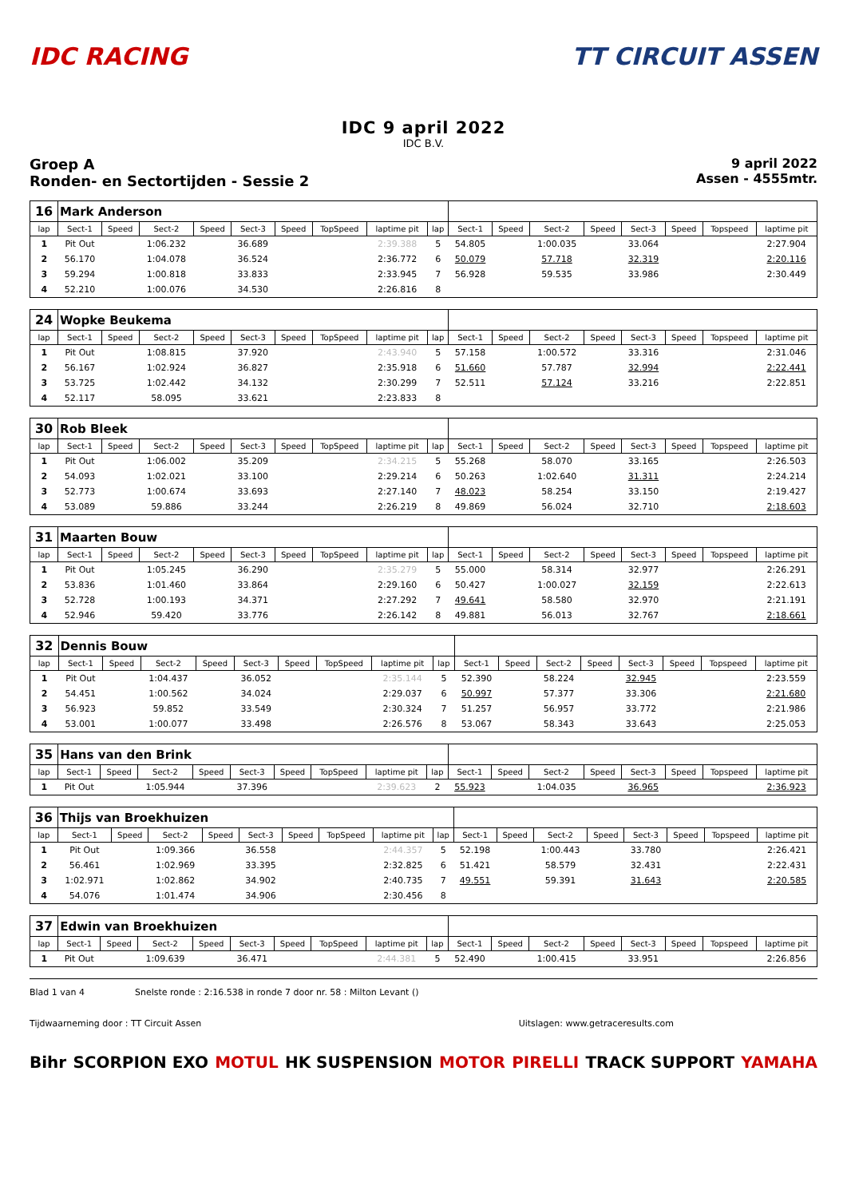IDC RACING TT CIRCUIT ASSEN
IDC 9 april 2022
IDC B.V.
Groep A
Ronden- en Sectortijden - Sessie 2
9 april 2022
Assen - 4555mtr.
| 16 | Mark Anderson | | | | | | | | | | | | | | | | |
| lap | Sect-1 | Speed | Sect-2 | Speed | Sect-3 | Speed | TopSpeed | laptime pit | lap | Sect-1 | Speed | Sect-2 | Speed | Sect-3 | Speed | Topspeed | laptime pit |
| 1 | Pit Out | | 1:06.232 | | 36.689 | | | 2:39.388 | 5 | 54.805 | | 1:00.035 | | 33.064 | | | 2:27.904 |
| 2 | 56.170 | | 1:04.078 | | 36.524 | | | 2:36.772 | 6 | 50.079 | | 57.718 | | 32.319 | | | 2:20.116 |
| 3 | 59.294 | | 1:00.818 | | 33.833 | | | 2:33.945 | 7 | 56.928 | | 59.535 | | 33.986 | | | 2:30.449 |
| 4 | 52.210 | | 1:00.076 | | 34.530 | | | 2:26.816 | 8 | | | | | | | | |
| 24 | Wopke Beukema | | | | | | | | | | | | | | | | |
| lap | Sect-1 | Speed | Sect-2 | Speed | Sect-3 | Speed | TopSpeed | laptime pit | lap | Sect-1 | Speed | Sect-2 | Speed | Sect-3 | Speed | Topspeed | laptime pit |
| 1 | Pit Out | | 1:08.815 | | 37.920 | | | 2:43.940 | 5 | 57.158 | | 1:00.572 | | 33.316 | | | 2:31.046 |
| 2 | 56.167 | | 1:02.924 | | 36.827 | | | 2:35.918 | 6 | 51.660 | | 57.787 | | 32.994 | | | 2:22.441 |
| 3 | 53.725 | | 1:02.442 | | 34.132 | | | 2:30.299 | 7 | 52.511 | | 57.124 | | 33.216 | | | 2:22.851 |
| 4 | 52.117 | | 58.095 | | 33.621 | | | 2:23.833 | 8 | | | | | | | | |
| 30 | Rob Bleek | | | | | | | | | | | | | | | | |
| lap | Sect-1 | Speed | Sect-2 | Speed | Sect-3 | Speed | TopSpeed | laptime pit | lap | Sect-1 | Speed | Sect-2 | Speed | Sect-3 | Speed | Topspeed | laptime pit |
| 1 | Pit Out | | 1:06.002 | | 35.209 | | | 2:34.215 | 5 | 55.268 | | 58.070 | | 33.165 | | | 2:26.503 |
| 2 | 54.093 | | 1:02.021 | | 33.100 | | | 2:29.214 | 6 | 50.263 | | 1:02.640 | | 31.311 | | | 2:24.214 |
| 3 | 52.773 | | 1:00.674 | | 33.693 | | | 2:27.140 | 7 | 48.023 | | 58.254 | | 33.150 | | | 2:19.427 |
| 4 | 53.089 | | 59.886 | | 33.244 | | | 2:26.219 | 8 | 49.869 | | 56.024 | | 32.710 | | | 2:18.603 |
| 31 | Maarten Bouw | | | | | | | | | | | | | | | | |
| lap | Sect-1 | Speed | Sect-2 | Speed | Sect-3 | Speed | TopSpeed | laptime pit | lap | Sect-1 | Speed | Sect-2 | Speed | Sect-3 | Speed | Topspeed | laptime pit |
| 1 | Pit Out | | 1:05.245 | | 36.290 | | | 2:35.279 | 5 | 55.000 | | 58.314 | | 32.977 | | | 2:26.291 |
| 2 | 53.836 | | 1:01.460 | | 33.864 | | | 2:29.160 | 6 | 50.427 | | 1:00.027 | | 32.159 | | | 2:22.613 |
| 3 | 52.728 | | 1:00.193 | | 34.371 | | | 2:27.292 | 7 | 49.641 | | 58.580 | | 32.970 | | | 2:21.191 |
| 4 | 52.946 | | 59.420 | | 33.776 | | | 2:26.142 | 8 | 49.881 | | 56.013 | | 32.767 | | | 2:18.661 |
| 32 | Dennis Bouw | | | | | | | | | | | | | | | | |
| lap | Sect-1 | Speed | Sect-2 | Speed | Sect-3 | Speed | TopSpeed | laptime pit | lap | Sect-1 | Speed | Sect-2 | Speed | Sect-3 | Speed | Topspeed | laptime pit |
| 1 | Pit Out | | 1:04.437 | | 36.052 | | | 2:35.144 | 5 | 52.390 | | 58.224 | | 32.945 | | | 2:23.559 |
| 2 | 54.451 | | 1:00.562 | | 34.024 | | | 2:29.037 | 6 | 50.997 | | 57.377 | | 33.306 | | | 2:21.680 |
| 3 | 56.923 | | 59.852 | | 33.549 | | | 2:30.324 | 7 | 51.257 | | 56.957 | | 33.772 | | | 2:21.986 |
| 4 | 53.001 | | 1:00.077 | | 33.498 | | | 2:26.576 | 8 | 53.067 | | 58.343 | | 33.643 | | | 2:25.053 |
| 35 | Hans van den Brink | | | | | | | | | | | | | | | | |
| lap | Sect-1 | Speed | Sect-2 | Speed | Sect-3 | Speed | TopSpeed | laptime pit | lap | Sect-1 | Speed | Sect-2 | Speed | Sect-3 | Speed | Topspeed | laptime pit |
| 1 | Pit Out | | 1:05.944 | | 37.396 | | | 2:39.623 | 2 | 55.923 | | 1:04.035 | | 36.965 | | | 2:36.923 |
| 36 | Thijs van Broekhuizen | | | | | | | | | | | | | | | | |
| lap | Sect-1 | Speed | Sect-2 | Speed | Sect-3 | Speed | TopSpeed | laptime pit | lap | Sect-1 | Speed | Sect-2 | Speed | Sect-3 | Speed | Topspeed | laptime pit |
| 1 | Pit Out | | 1:09.366 | | 36.558 | | | 2:44.357 | 5 | 52.198 | | 1:00.443 | | 33.780 | | | 2:26.421 |
| 2 | 56.461 | | 1:02.969 | | 33.395 | | | 2:32.825 | 6 | 51.421 | | 58.579 | | 32.431 | | | 2:22.431 |
| 3 | 1:02.971 | | 1:02.862 | | 34.902 | | | 2:40.735 | 7 | 49.551 | | 59.391 | | 31.643 | | | 2:20.585 |
| 4 | 54.076 | | 1:01.474 | | 34.906 | | | 2:30.456 | 8 | | | | | | | | |
| 37 | Edwin van Broekhuizen | | | | | | | | | | | | | | | | |
| lap | Sect-1 | Speed | Sect-2 | Speed | Sect-3 | Speed | TopSpeed | laptime pit | lap | Sect-1 | Speed | Sect-2 | Speed | Sect-3 | Speed | Topspeed | laptime pit |
| 1 | Pit Out | | 1:09.639 | | 36.471 | | | 2:44.381 | 5 | 52.490 | | 1:00.415 | | 33.951 | | | 2:26.856 |
Blad 1 van 4 Snelste ronde : 2:16.538 in ronde 7 door nr. 58 : Milton Levant ()
Tijdwaarneming door : TT Circuit Assen Uitslagen: www.getraceresults.com
Bihr SCORPION EXO MOTUL HK SUSPENSION MOTOR PIRELLI TRACK SUPPORT YAMAHA